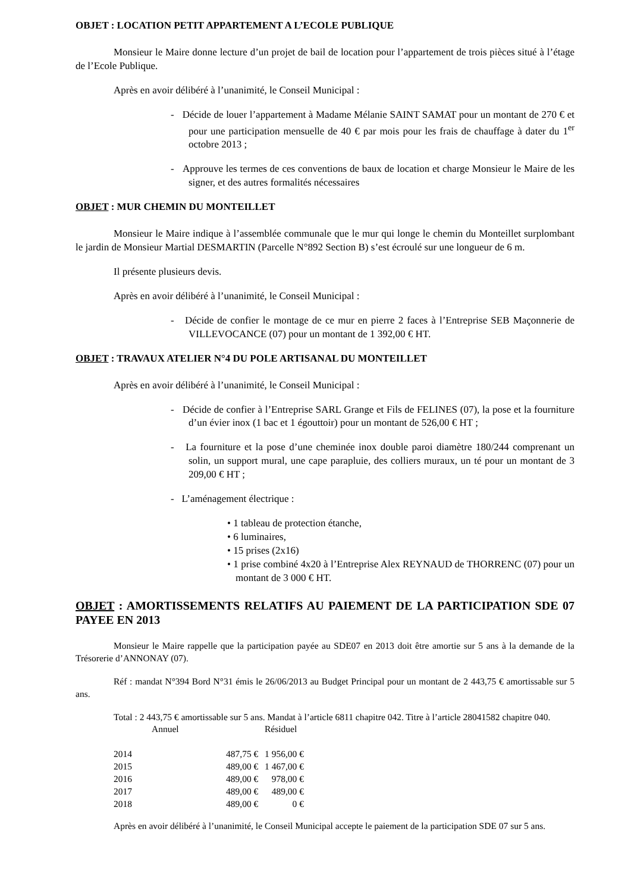OBJET : LOCATION PETIT APPARTEMENT A L’ECOLE PUBLIQUE
Monsieur le Maire donne lecture d’un projet de bail de location pour l’appartement de trois pièces situé à l’étage de l’Ecole Publique.
Après en avoir délibéré à l’unanimité, le Conseil Municipal :
- Décide de louer l’appartement à Madame Mélanie SAINT SAMAT pour un montant de 270 € et pour une participation mensuelle de 40 € par mois pour les frais de chauffage à dater du 1<sup>er</sup> octobre 2013 ;
- Approuve les termes de ces conventions de baux de location et charge Monsieur le Maire de les signer, et des autres formalités nécessaires
OBJET : MUR CHEMIN DU MONTEILLET
Monsieur le Maire indique à l’assemblée communale que le mur qui longe le chemin du Monteillet surplombant le jardin de Monsieur Martial DESMARTIN (Parcelle N°892 Section B) s’est écroulé sur une longueur de 6 m.
Il présente plusieurs devis.
Après en avoir délibéré à l’unanimité, le Conseil Municipal :
- Décide de confier le montage de ce mur en pierre 2 faces à l’Entreprise SEB Maçonnerie de VILLEVOCANCE (07) pour un montant de 1 392,00 € HT.
OBJET : TRAVAUX ATELIER N°4 DU POLE ARTISANAL DU MONTEILLET
Après en avoir délibéré à l’unanimité, le Conseil Municipal :
- Décide de confier à l’Entreprise SARL Grange et Fils de FELINES (07), la pose et la fourniture d’un évier inox (1 bac et 1 égouttoir) pour un montant de 526,00 € HT ;
- La fourniture et la pose d’une cheminée inox double paroi diamètre 180/244 comprenant un solin, un support mural, une cape parapluie, des colliers muraux, un té pour un montant de 3 209,00 € HT ;
- L’aménagement électrique :
• 1 tableau de protection étanche,
• 6 luminaires,
• 15 prises (2x16)
• 1 prise combiné 4x20 à l’Entreprise Alex REYNAUD de THORRENC (07) pour un montant de 3 000 € HT.
OBJET : AMORTISSEMENTS RELATIFS AU PAIEMENT DE LA PARTICIPATION SDE 07 PAYEE EN 2013
Monsieur le Maire rappelle que la participation payée au SDE07 en 2013 doit être amortie sur 5 ans à la demande de la Trésorerie d’ANNONAY (07).
Réf : mandat N°394 Bord N°31 émis le 26/06/2013 au Budget Principal pour un montant de 2 443,75 € amortissable sur 5 ans.
Total : 2 443,75 € amortissable sur 5 ans. Mandat à l’article 6811 chapitre 042. Titre à l’article 28041582 chapitre 040.
| | Annuel | Résiduel |
| 2014 | 487,75 € | 1 956,00 € |
| 2015 | 489,00 € | 1 467,00 € |
| 2016 | 489,00 € | 978,00 € |
| 2017 | 489,00 € | 489,00 € |
| 2018 | 489,00 € | 0 € |
Après en avoir délibéré à l’unanimité, le Conseil Municipal accepte le paiement de la participation SDE 07 sur 5 ans.